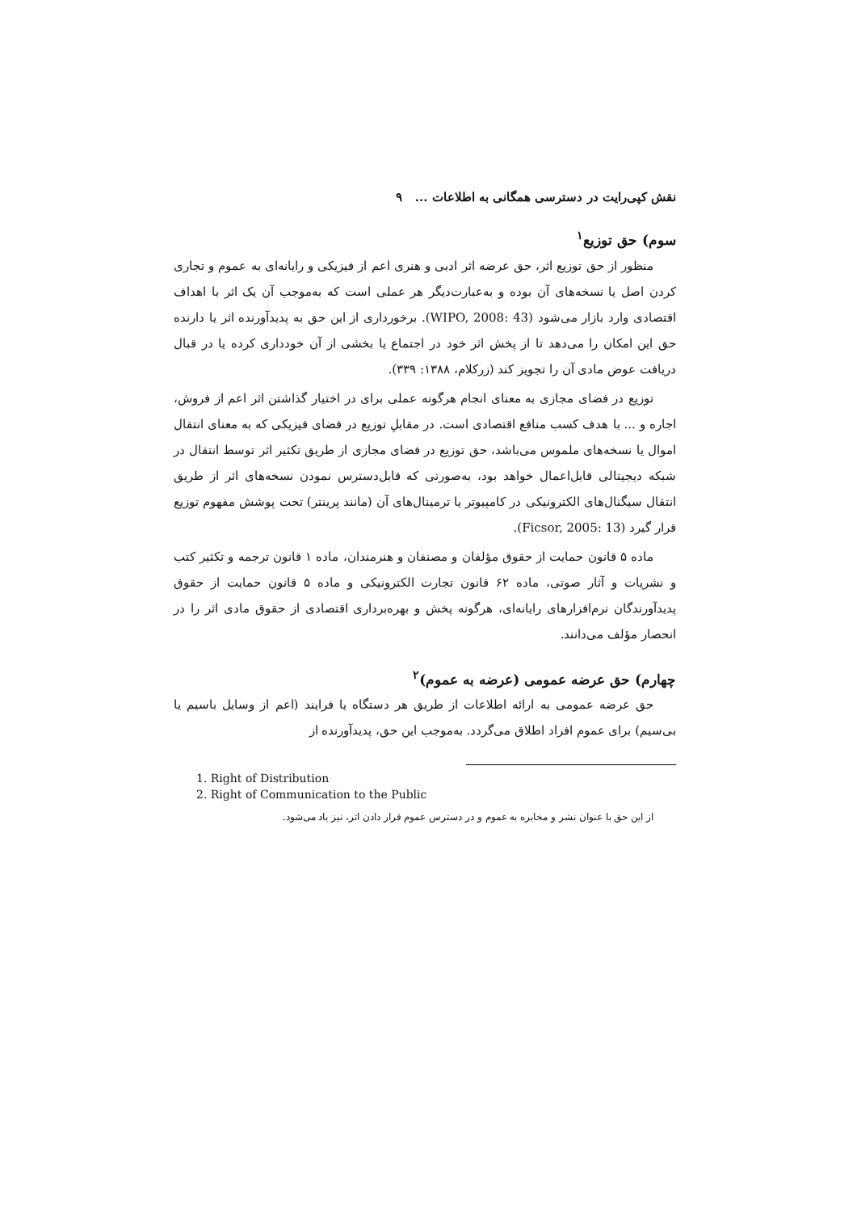نقش کپی‌رایت در دسترسی همگانی به اطلاعات ... ۹
سوم) حق توزیع<sup>۱</sup>
منظور از حق توزیع اثر، حق عرضه اثر ادبی و هنری اعم از فیزیکی و رایانه‌ای به عموم و تجاری کردن اصل یا نسخه‌های آن بوده و به‌عبارت‌دیگر هر عملی است که به‌موجب آن یک اثر با اهداف اقتصادی وارد بازار می‌شود (WIPO, 2008: 43). برخورداری از این حق به پدیدآورنده اثر یا دارنده حق این امکان را می‌دهد تا از پخش اثر خود در اجتماع یا بخشی از آن خودداری کرده یا در قبال دریافت عوض مادی آن را تجویز کند (زرکلام، ۱۳۸۸: ۳۳۹).
توزیع در فضای مجازی به معنای انجام هرگونه عملی برای در اختیار گذاشتن اثر اعم از فروش، اجاره و ... با هدف کسب منافع اقتصادی است. در مقابلِ توزیع در فضای فیزیکی که به معنای انتقال اموال یا نسخه‌های ملموس می‌باشد، حق توزیع در فضای مجازی از طریق تکثیر اثر توسط انتقال در شبکه دیجیتالی قابل‌اعمال خواهد بود، به‌صورتی که قابل‌دسترس نمودن نسخه‌های اثر از طریق انتقال سیگنال‌های الکترونیکی در کامپیوتر یا ترمینال‌های آن (مانند پرینتر) تحت پوشش مفهوم توزیع قرار گیرد (Ficsor, 2005: 13).
ماده ۵ قانون حمایت از حقوق مؤلفان و مصنفان و هنرمندان، ماده ۱ قانون ترجمه و تکثیر کتب و نشریات و آثار صوتی، ماده ۶۲ قانون تجارت الکترونیکی و ماده ۵ قانون حمایت از حقوق پدیدآورندگان نرم‌افزارهای رایانه‌ای، هرگونه پخش و بهره‌برداری اقتصادی از حقوق مادی اثر را در انحصار مؤلف می‌دانند.
چهارم) حق عرضه عمومی (عرضه به عموم)<sup>۲</sup>
حق عرضه عمومی به ارائه اطلاعات از طریق هر دستگاه یا فرایند (اعم از وسایل باسیم یا بی‌سیم) برای عموم افراد اطلاق می‌گردد. به‌موجب این حق، پدیدآورنده از
1. Right of Distribution
2. Right of Communication to the Public
از این حق با عنوان نشر و مخابره به عموم و در دسترس عموم قرار دادن اثر، نیز یاد می‌شود.